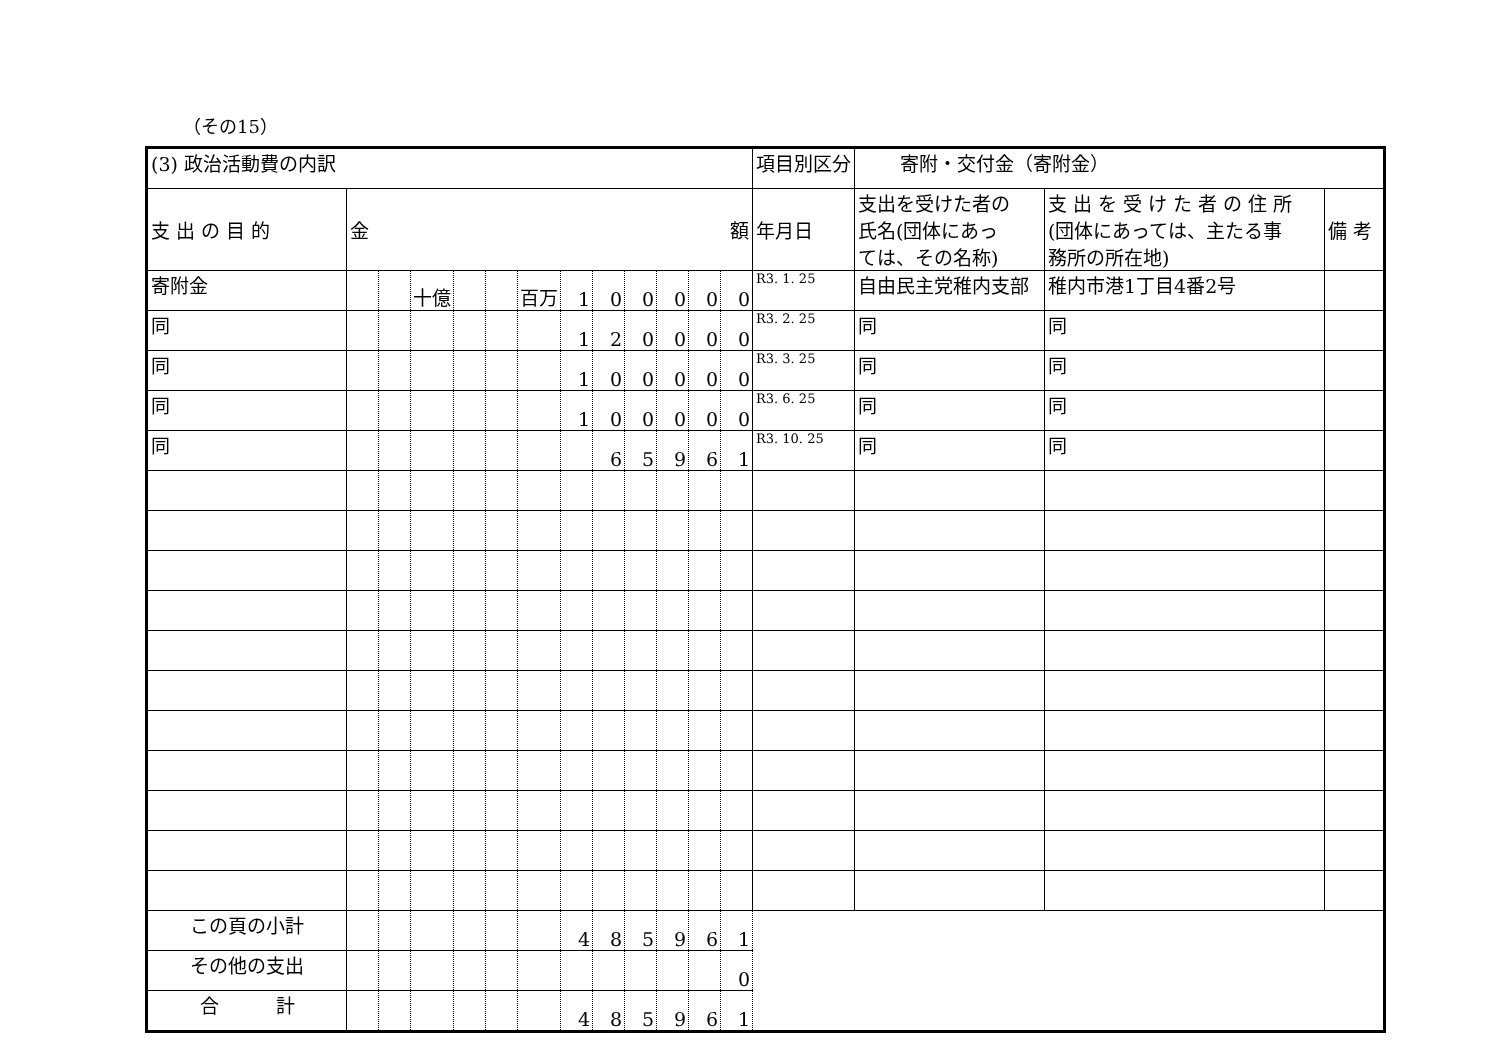（その15）
| (3) 政治活動費の内訳 | | | | | | | | | | | | | 項目別区分 | 寄附・交付金（寄附金） | | |
| 支 出 の 目 的 | 金 額 | | | | | | | | | | | | 年月日 | 支出を受けた者の 氏名(団体にあっ ては、その名称) | 支 出 を 受 け た 者 の 住 所 (団体にあっては、主たる事 務所の所在地) | 備 考 |
| 寄附金 | | | 十億 | | | 百万 | 1 | 0 | 0 | 0 | 0 | 0 | R3. 1. 25 | 自由民主党稚内支部 | 稚内市港1丁目4番2号 | |
| 同 | | | | | | | 1 | 2 | 0 | 0 | 0 | 0 | R3. 2. 25 | 同 | 同 | |
| 同 | | | | | | | 1 | 0 | 0 | 0 | 0 | 0 | R3. 3. 25 | 同 | 同 | |
| 同 | | | | | | | 1 | 0 | 0 | 0 | 0 | 0 | R3. 6. 25 | 同 | 同 | |
| 同 | | | | | | | | 6 | 5 | 9 | 6 | 1 | R3. 10. 25 | 同 | 同 | |
| この頁の小計 | | | | | | | 4 | 8 | 5 | 9 | 6 | 1 | | | | |
| その他の支出 | | | | | | | | | | | | 0 | | | | |
| 合 計 | | | | | | | 4 | 8 | 5 | 9 | 6 | 1 | | | | |